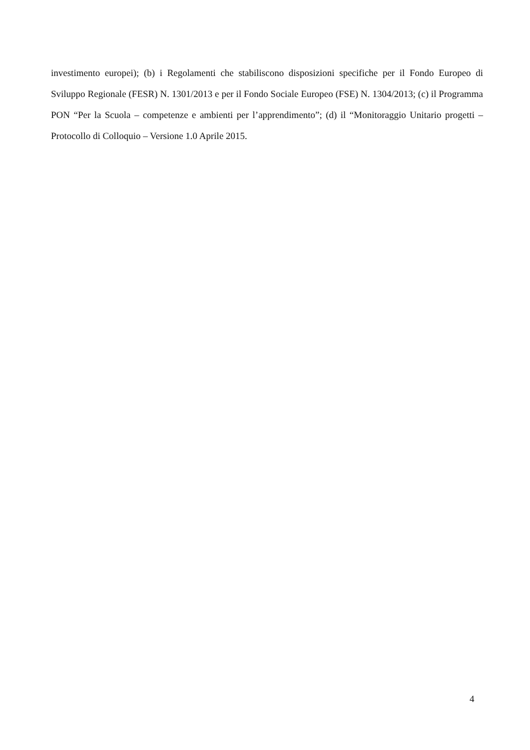investimento europei); (b) i Regolamenti che stabiliscono disposizioni specifiche per il Fondo Europeo di Sviluppo Regionale (FESR) N. 1301/2013 e per il Fondo Sociale Europeo (FSE) N. 1304/2013; (c) il Programma PON “Per la Scuola – competenze e ambienti per l’apprendimento”; (d) il “Monitoraggio Unitario progetti – Protocollo di Colloquio – Versione 1.0 Aprile 2015.
4